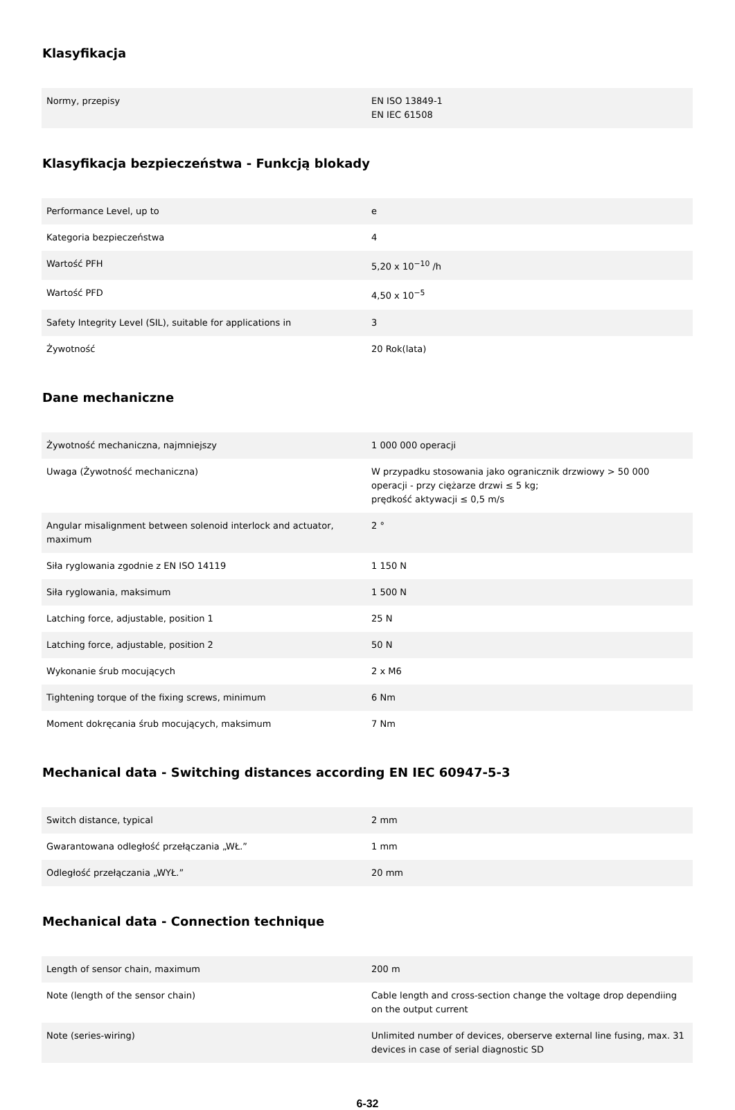Klasyfikacja
| Normy, przepisy | EN ISO 13849-1 EN IEC 61508 |
Klasyfikacja bezpieczeństwa - Funkcją blokady
| Performance Level, up to | e |
| Kategoria bezpieczeństwa | 4 |
| Wartość PFH | 5,20 x 10<sup>−10</sup> /h |
| Wartość PFD | 4,50 x 10<sup>−5</sup> |
| Safety Integrity Level (SIL), suitable for applications in | 3 |
| Żywotność | 20 Rok(lata) |
Dane mechaniczne
| Żywotność mechaniczna, najmniejszy | 1 000 000 operacji |
| Uwaga (Żywotność mechaniczna) | W przypadku stosowania jako ogranicznik drzwiowy > 50 000 operacji - przy ciężarze drzwi ≤ 5 kg; prędkość aktywacji ≤ 0,5 m/s |
| Angular misalignment between solenoid interlock and actuator, maximum | 2 ° |
| Siła ryglowania zgodnie z EN ISO 14119 | 1 150 N |
| Siła ryglowania, maksimum | 1 500 N |
| Latching force, adjustable, position 1 | 25 N |
| Latching force, adjustable, position 2 | 50 N |
| Wykonanie śrub mocujących | 2 x M6 |
| Tightening torque of the fixing screws, minimum | 6 Nm |
| Moment dokręcania śrub mocujących, maksimum | 7 Nm |
Mechanical data - Switching distances according EN IEC 60947-5-3
| Switch distance, typical | 2 mm |
| Gwarantowana odległość przełączania „WŁ.” | 1 mm |
| Odległość przełączania „WYŁ.” | 20 mm |
Mechanical data - Connection technique
| Length of sensor chain, maximum | 200 m |
| Note (length of the sensor chain) | Cable length and cross-section change the voltage drop dependiing on the output current |
| Note (series-wiring) | Unlimited number of devices, oberserve external line fusing, max. 31 devices in case of serial diagnostic SD |
6-32